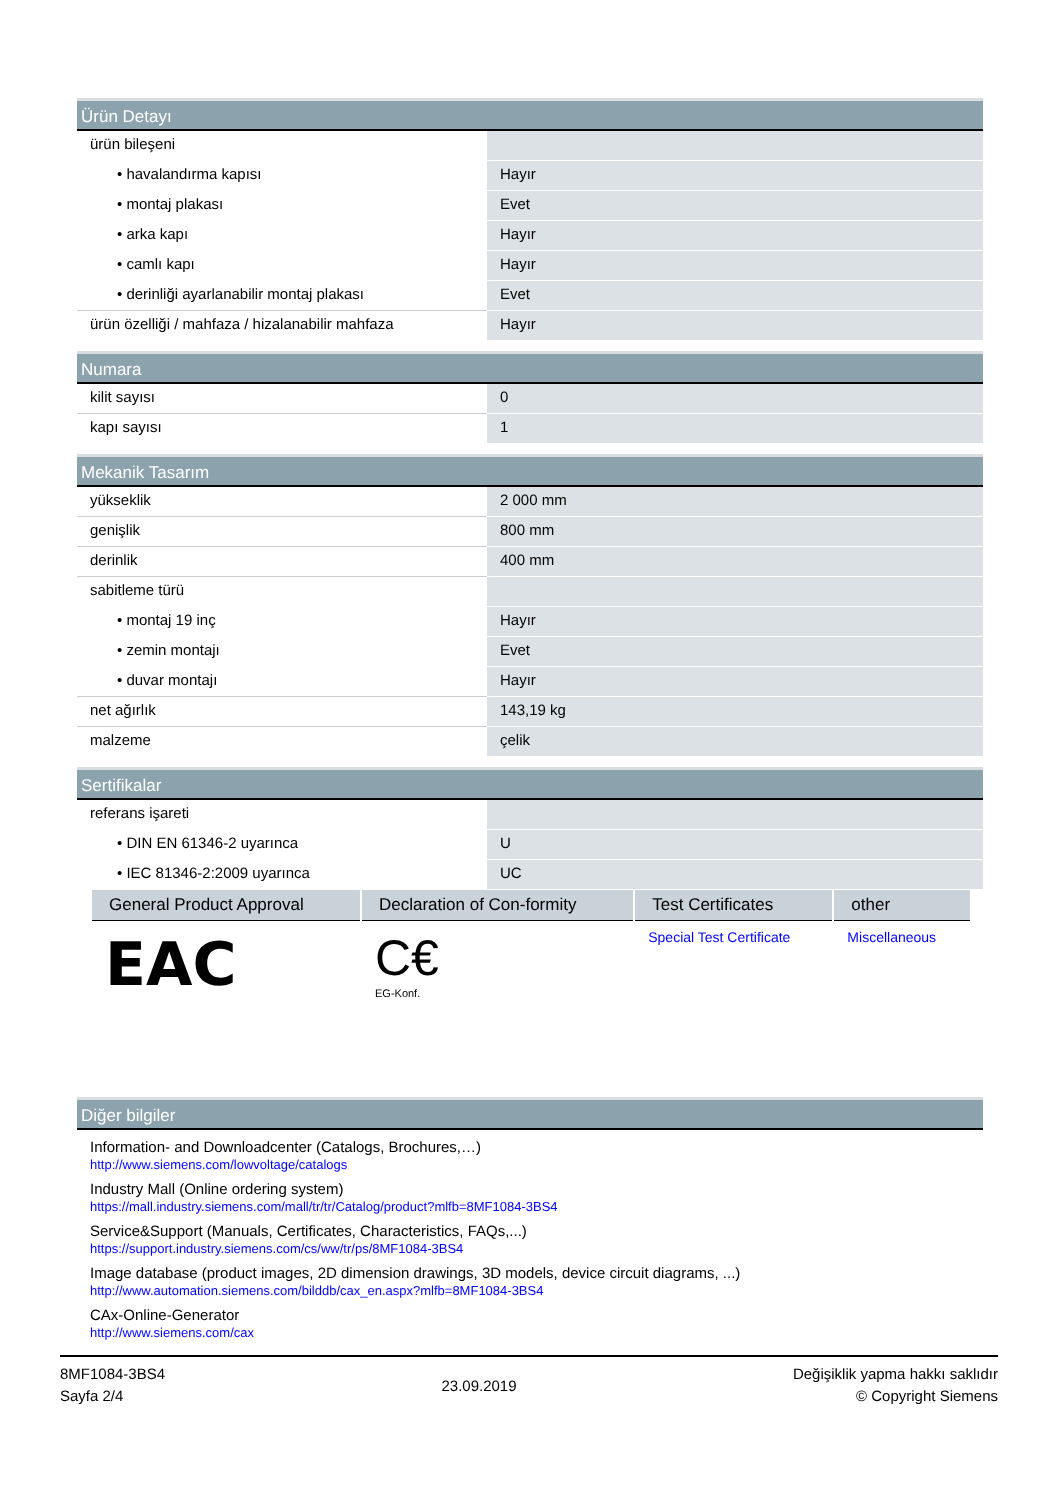Ürün Detayı
| ürün bileşeni | |
| • havalandırma kapısı | Hayır |
| • montaj plakası | Evet |
| • arka kapı | Hayır |
| • camlı kapı | Hayır |
| • derinliği ayarlanabilir montaj plakası | Evet |
| ürün özelliği / mahfaza / hizalanabilir mahfaza | Hayır |
Numara
| kilit sayısı | 0 |
| kapı sayısı | 1 |
Mekanik Tasarım
| yükseklik | 2 000 mm |
| genişlik | 800 mm |
| derinlik | 400 mm |
| sabitleme türü | |
| • montaj 19 inç | Hayır |
| • zemin montajı | Evet |
| • duvar montajı | Hayır |
| net ağırlık | 143,19 kg |
| malzeme | çelik |
Sertifikalar
| referans işareti | |
| • DIN EN 61346-2 uyarınca | U |
| • IEC 81346-2:2009 uyarınca | UC |
| General Product Approval | Declaration of Con-formity | Test Certificates | other |
| --- | --- | --- | --- |
| EAC | C€ EG-Konf. | Special Test Certificate | Miscellaneous |
Diğer bilgiler
Information- and Downloadcenter (Catalogs, Brochures,…)
http://www.siemens.com/lowvoltage/catalogs
Industry Mall (Online ordering system)
https://mall.industry.siemens.com/mall/tr/tr/Catalog/product?mlfb=8MF1084-3BS4
Service&Support (Manuals, Certificates, Characteristics, FAQs,...)
https://support.industry.siemens.com/cs/ww/tr/ps/8MF1084-3BS4
Image database (product images, 2D dimension drawings, 3D models, device circuit diagrams, ...)
http://www.automation.siemens.com/bilddb/cax_en.aspx?mlfb=8MF1084-3BS4
CAx-Online-Generator
http://www.siemens.com/cax
8MF1084-3BS4
Sayfa 2/4
23.09.2019
Değişiklik yapma hakkı saklıdır
© Copyright Siemens